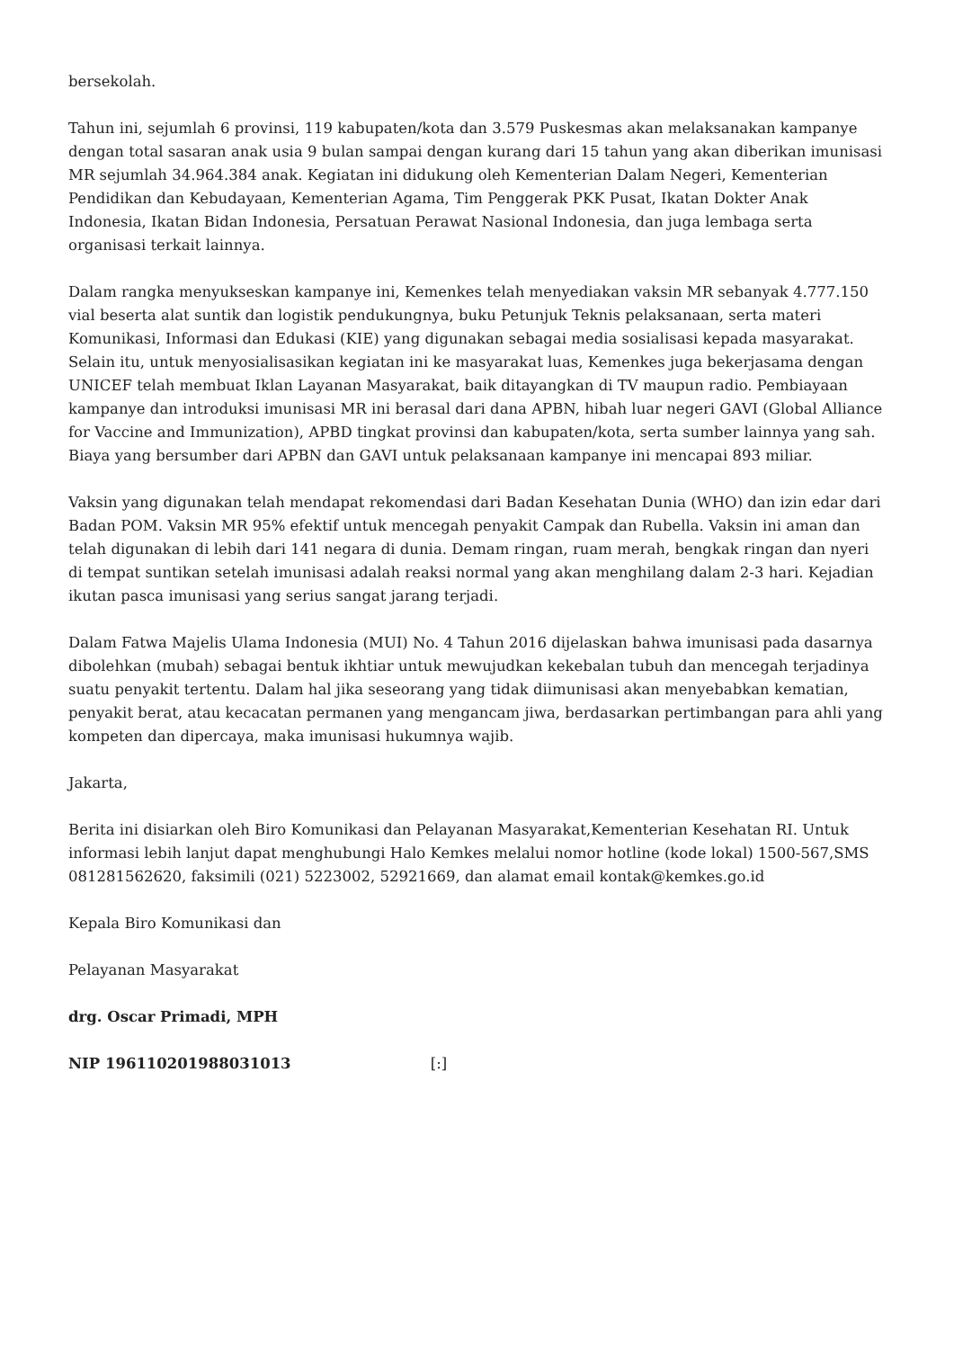bersekolah.
Tahun ini, sejumlah 6 provinsi, 119 kabupaten/kota dan 3.579 Puskesmas akan melaksanakan kampanye dengan total sasaran anak usia 9 bulan sampai dengan kurang dari 15 tahun yang akan diberikan imunisasi MR sejumlah 34.964.384 anak. Kegiatan ini didukung oleh Kementerian Dalam Negeri, Kementerian Pendidikan dan Kebudayaan, Kementerian Agama, Tim Penggerak PKK Pusat, Ikatan Dokter Anak Indonesia, Ikatan Bidan Indonesia, Persatuan Perawat Nasional Indonesia, dan juga lembaga serta organisasi terkait lainnya.
Dalam rangka menyukseskan kampanye ini, Kemenkes telah menyediakan vaksin MR sebanyak 4.777.150 vial beserta alat suntik dan logistik pendukungnya, buku Petunjuk Teknis pelaksanaan, serta materi Komunikasi, Informasi dan Edukasi (KIE) yang digunakan sebagai media sosialisasi kepada masyarakat. Selain itu, untuk menyosialisasikan kegiatan ini ke masyarakat luas, Kemenkes juga bekerjasama dengan UNICEF telah membuat Iklan Layanan Masyarakat, baik ditayangkan di TV maupun radio. Pembiayaan kampanye dan introduksi imunisasi MR ini berasal dari dana APBN, hibah luar negeri GAVI (Global Alliance for Vaccine and Immunization), APBD tingkat provinsi dan kabupaten/kota, serta sumber lainnya yang sah. Biaya yang bersumber dari APBN dan GAVI untuk pelaksanaan kampanye ini mencapai 893 miliar.
Vaksin yang digunakan telah mendapat rekomendasi dari Badan Kesehatan Dunia (WHO) dan izin edar dari Badan POM. Vaksin MR 95% efektif untuk mencegah penyakit Campak dan Rubella. Vaksin ini aman dan telah digunakan di lebih dari 141 negara di dunia. Demam ringan, ruam merah, bengkak ringan dan nyeri di tempat suntikan setelah imunisasi adalah reaksi normal yang akan menghilang dalam 2-3 hari. Kejadian ikutan pasca imunisasi yang serius sangat jarang terjadi.
Dalam Fatwa Majelis Ulama Indonesia (MUI) No. 4 Tahun 2016 dijelaskan bahwa imunisasi pada dasarnya dibolehkan (mubah) sebagai bentuk ikhtiar untuk mewujudkan kekebalan tubuh dan mencegah terjadinya suatu penyakit tertentu. Dalam hal jika seseorang yang tidak diimunisasi akan menyebabkan kematian, penyakit berat, atau kecacatan permanen yang mengancam jiwa, berdasarkan pertimbangan para ahli yang kompeten dan dipercaya, maka imunisasi hukumnya wajib.
Jakarta,
Berita ini disiarkan oleh Biro Komunikasi dan Pelayanan Masyarakat,Kementerian Kesehatan RI. Untuk informasi lebih lanjut dapat menghubungi Halo Kemkes melalui nomor hotline (kode lokal) 1500-567,SMS 081281562620, faksimili (021) 5223002, 52921669, dan alamat email kontak@kemkes.go.id
Kepala Biro Komunikasi dan
Pelayanan Masyarakat
drg. Oscar Primadi, MPH
NIP 196110201988031013 [:]